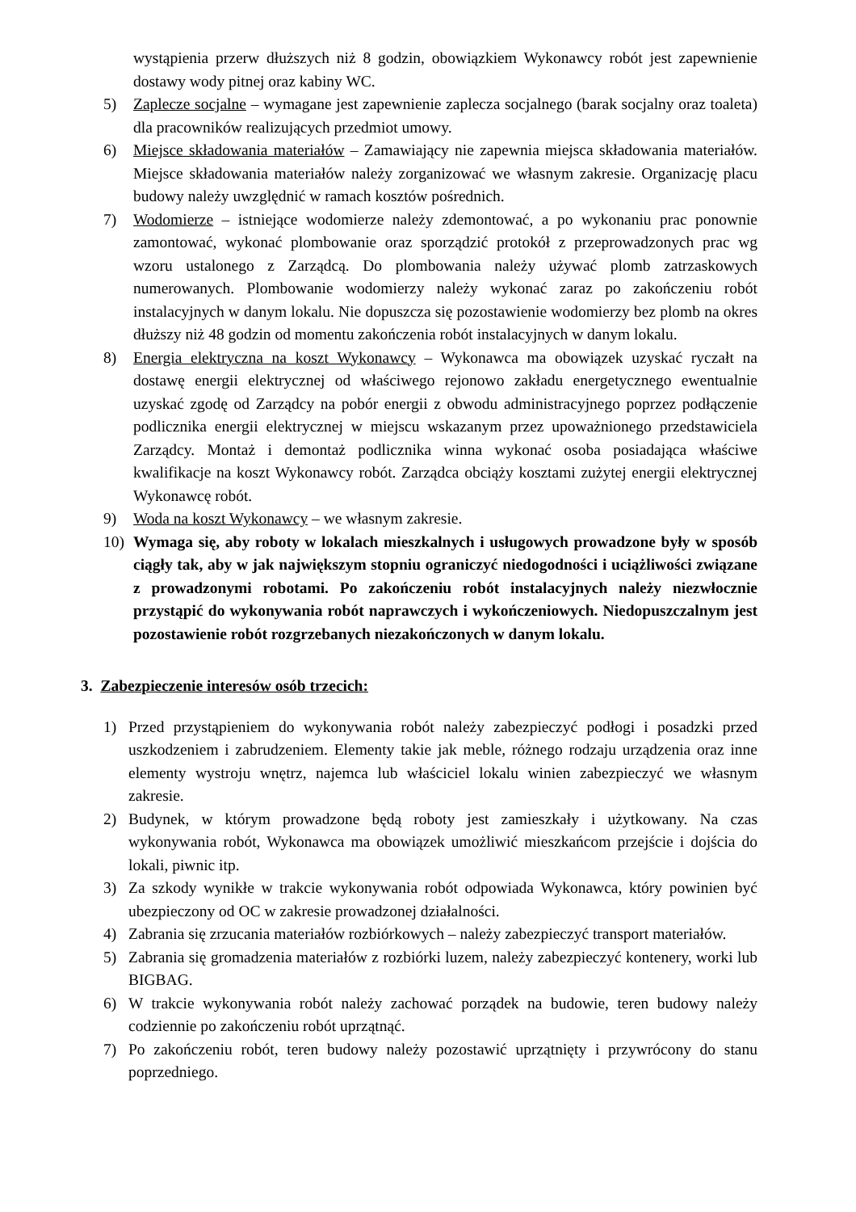wystąpienia przerw dłuższych niż 8 godzin, obowiązkiem Wykonawcy robót jest zapewnienie dostawy wody pitnej oraz kabiny WC.
5) Zaplecze socjalne – wymagane jest zapewnienie zaplecza socjalnego (barak socjalny oraz toaleta) dla pracowników realizujących przedmiot umowy.
6) Miejsce składowania materiałów – Zamawiający nie zapewnia miejsca składowania materiałów. Miejsce składowania materiałów należy zorganizować we własnym zakresie. Organizację placu budowy należy uwzględnić w ramach kosztów pośrednich.
7) Wodomierze – istniejące wodomierze należy zdemontować, a po wykonaniu prac ponownie zamontować, wykonać plombowanie oraz sporządzić protokół z przeprowadzonych prac wg wzoru ustalonego z Zarządcą. Do plombowania należy używać plomb zatrzaskowych numerowanych. Plombowanie wodomierzy należy wykonać zaraz po zakończeniu robót instalacyjnych w danym lokalu. Nie dopuszcza się pozostawienie wodomierzy bez plomb na okres dłuższy niż 48 godzin od momentu zakończenia robót instalacyjnych w danym lokalu.
8) Energia elektryczna na koszt Wykonawcy – Wykonawca ma obowiązek uzyskać ryczałt na dostawę energii elektrycznej od właściwego rejonowo zakładu energetycznego ewentualnie uzyskać zgodę od Zarządcy na pobór energii z obwodu administracyjnego poprzez podłączenie podlicznika energii elektrycznej w miejscu wskazanym przez upoważnionego przedstawiciela Zarządcy. Montaż i demontaż podlicznika winna wykonać osoba posiadająca właściwe kwalifikacje na koszt Wykonawcy robót. Zarządca obciąży kosztami zużytej energii elektrycznej Wykonawcę robót.
9) Woda na koszt Wykonawcy – we własnym zakresie.
10) Wymaga się, aby roboty w lokalach mieszkalnych i usługowych prowadzone były w sposób ciągły tak, aby w jak największym stopniu ograniczyć niedogodności i uciążliwości związane z prowadzonymi robotami. Po zakończeniu robót instalacyjnych należy niezwłocznie przystąpić do wykonywania robót naprawczych i wykończeniowych. Niedopuszczalnym jest pozostawienie robót rozgrzebanych niezakończonych w danym lokalu.
3. Zabezpieczenie interesów osób trzecich:
1) Przed przystąpieniem do wykonywania robót należy zabezpieczyć podłogi i posadzki przed uszkodzeniem i zabrudzeniem. Elementy takie jak meble, różnego rodzaju urządzenia oraz inne elementy wystroju wnętrz, najemca lub właściciel lokalu winien zabezpieczyć we własnym zakresie.
2) Budynek, w którym prowadzone będą roboty jest zamieszkały i użytkowany. Na czas wykonywania robót, Wykonawca ma obowiązek umożliwić mieszkańcom przejście i dojścia do lokali, piwnic itp.
3) Za szkody wynikłe w trakcie wykonywania robót odpowiada Wykonawca, który powinien być ubezpieczony od OC w zakresie prowadzonej działalności.
4) Zabrania się zrzucania materiałów rozbiórkowych – należy zabezpieczyć transport materiałów.
5) Zabrania się gromadzenia materiałów z rozbiórki luzem, należy zabezpieczyć kontenery, worki lub BIGBAG.
6) W trakcie wykonywania robót należy zachować porządek na budowie, teren budowy należy codziennie po zakończeniu robót uprzątnąć.
7) Po zakończeniu robót, teren budowy należy pozostawić uprzątnięty i przywrócony do stanu poprzedniego.